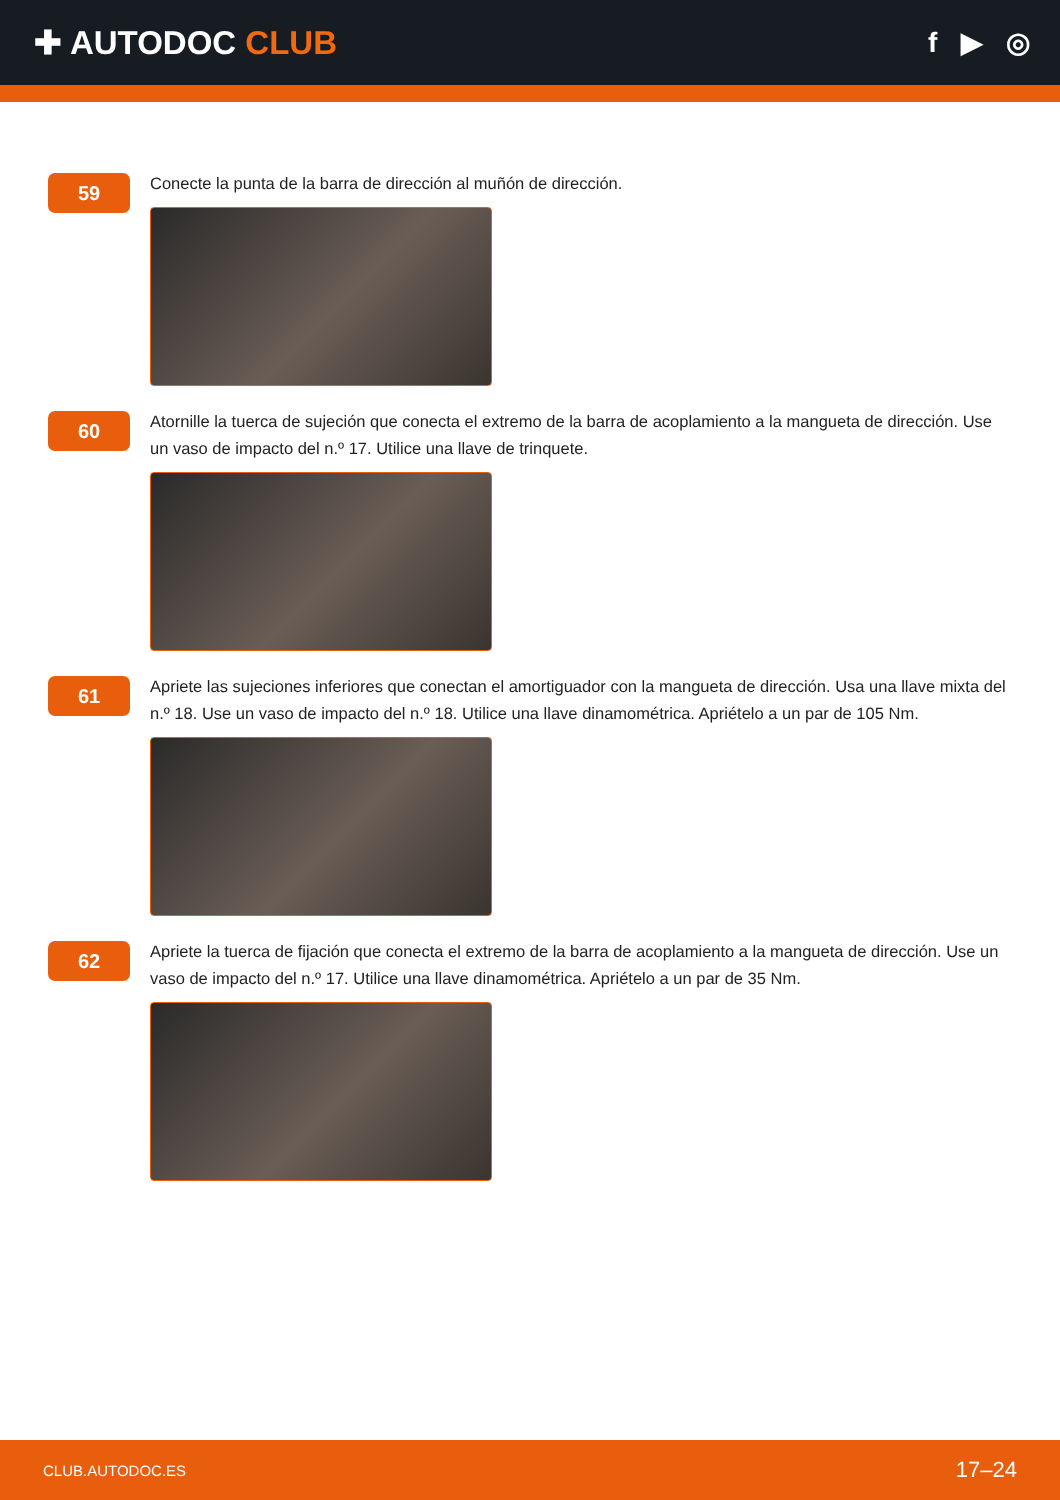✚ AUTODOC CLUB
f ▶ ◎
59
Conecte la punta de la barra de dirección al muñón de dirección.
60
Atornille la tuerca de sujeción que conecta el extremo de la barra de acoplamiento a la mangueta de dirección. Use un vaso de impacto del n.º 17. Utilice una llave de trinquete.
61
Apriete las sujeciones inferiores que conectan el amortiguador con la mangueta de dirección. Usa una llave mixta del n.º 18. Use un vaso de impacto del n.º 18. Utilice una llave dinamométrica. Apriételo a un par de 105 Nm.
62
Apriete la tuerca de fijación que conecta el extremo de la barra de acoplamiento a la mangueta de dirección. Use un vaso de impacto del n.º 17. Utilice una llave dinamométrica. Apriételo a un par de 35 Nm.
CLUB.AUTODOC.ES 17–24